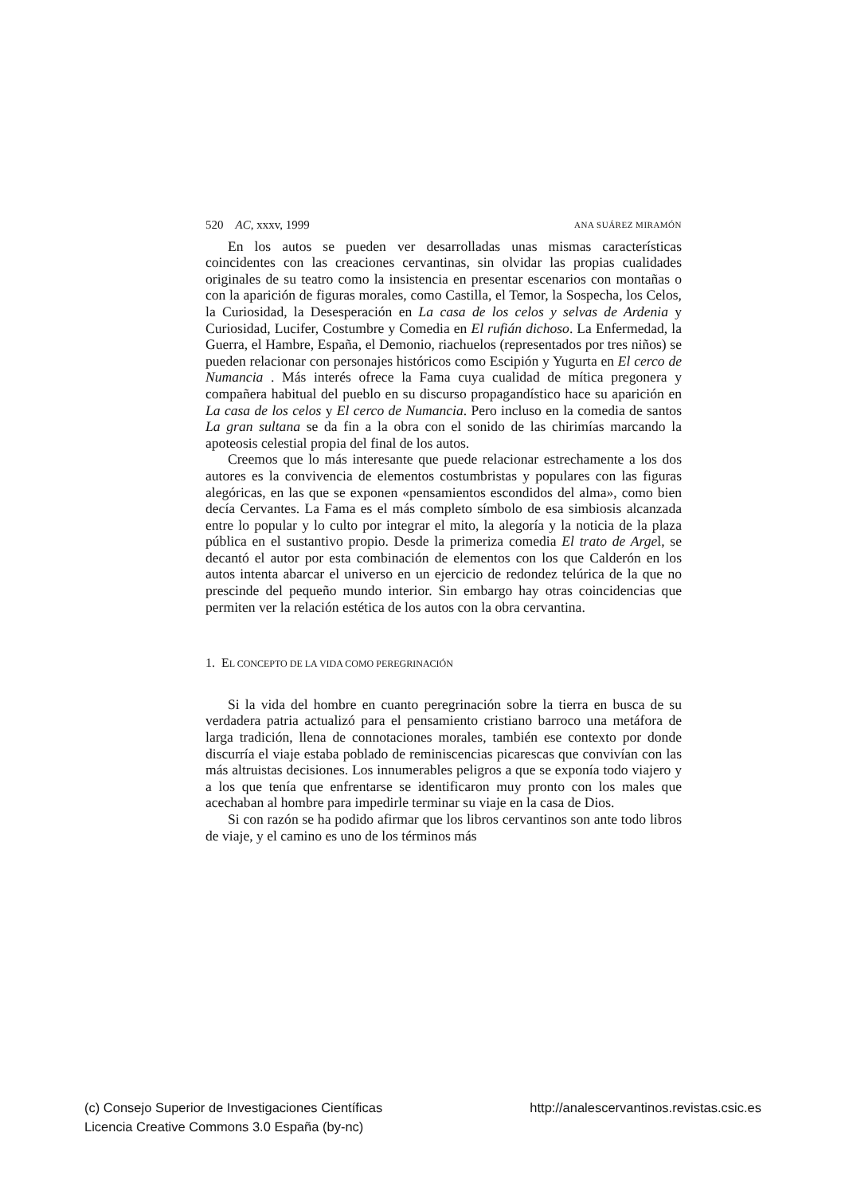520 AC, xxxv, 1999 ANA SUÁREZ MIRAMÓN
En los autos se pueden ver desarrolladas unas mismas características coincidentes con las creaciones cervantinas, sin olvidar las propias cualidades originales de su teatro como la insistencia en presentar escenarios con montañas o con la aparición de figuras morales, como Castilla, el Temor, la Sospecha, los Celos, la Curiosidad, la Desesperación en La casa de los celos y selvas de Ardenia y Curiosidad, Lucifer, Costumbre y Comedia en El rufián dichoso. La Enfermedad, la Guerra, el Hambre, España, el Demonio, riachuelos (representados por tres niños) se pueden relacionar con personajes históricos como Escipión y Yugurta en El cerco de Numancia . Más interés ofrece la Fama cuya cualidad de mítica pregonera y compañera habitual del pueblo en su discurso propagandístico hace su aparición en La casa de los celos y El cerco de Numancia. Pero incluso en la comedia de santos La gran sultana se da fin a la obra con el sonido de las chirimías marcando la apoteosis celestial propia del final de los autos.
Creemos que lo más interesante que puede relacionar estrechamente a los dos autores es la convivencia de elementos costumbristas y populares con las figuras alegóricas, en las que se exponen «pensamientos escondidos del alma», como bien decía Cervantes. La Fama es el más completo símbolo de esa simbiosis alcanzada entre lo popular y lo culto por integrar el mito, la alegoría y la noticia de la plaza pública en el sustantivo propio. Desde la primeriza comedia El trato de Argel, se decantó el autor por esta combinación de elementos con los que Calderón en los autos intenta abarcar el universo en un ejercicio de redondez telúrica de la que no prescinde del pequeño mundo interior. Sin embargo hay otras coincidencias que permiten ver la relación estética de los autos con la obra cervantina.
1. EL CONCEPTO DE LA VIDA COMO PEREGRINACIÓN
Si la vida del hombre en cuanto peregrinación sobre la tierra en busca de su verdadera patria actualizó para el pensamiento cristiano barroco una metáfora de larga tradición, llena de connotaciones morales, también ese contexto por donde discurría el viaje estaba poblado de reminiscencias picarescas que convivían con las más altruistas decisiones. Los innumerables peligros a que se exponía todo viajero y a los que tenía que enfrentarse se identificaron muy pronto con los males que acechaban al hombre para impedirle terminar su viaje en la casa de Dios.
Si con razón se ha podido afirmar que los libros cervantinos son ante todo libros de viaje, y el camino es uno de los términos más
(c) Consejo Superior de Investigaciones Científicas
Licencia Creative Commons 3.0 España (by-nc)
http://analescervantinos.revistas.csic.es